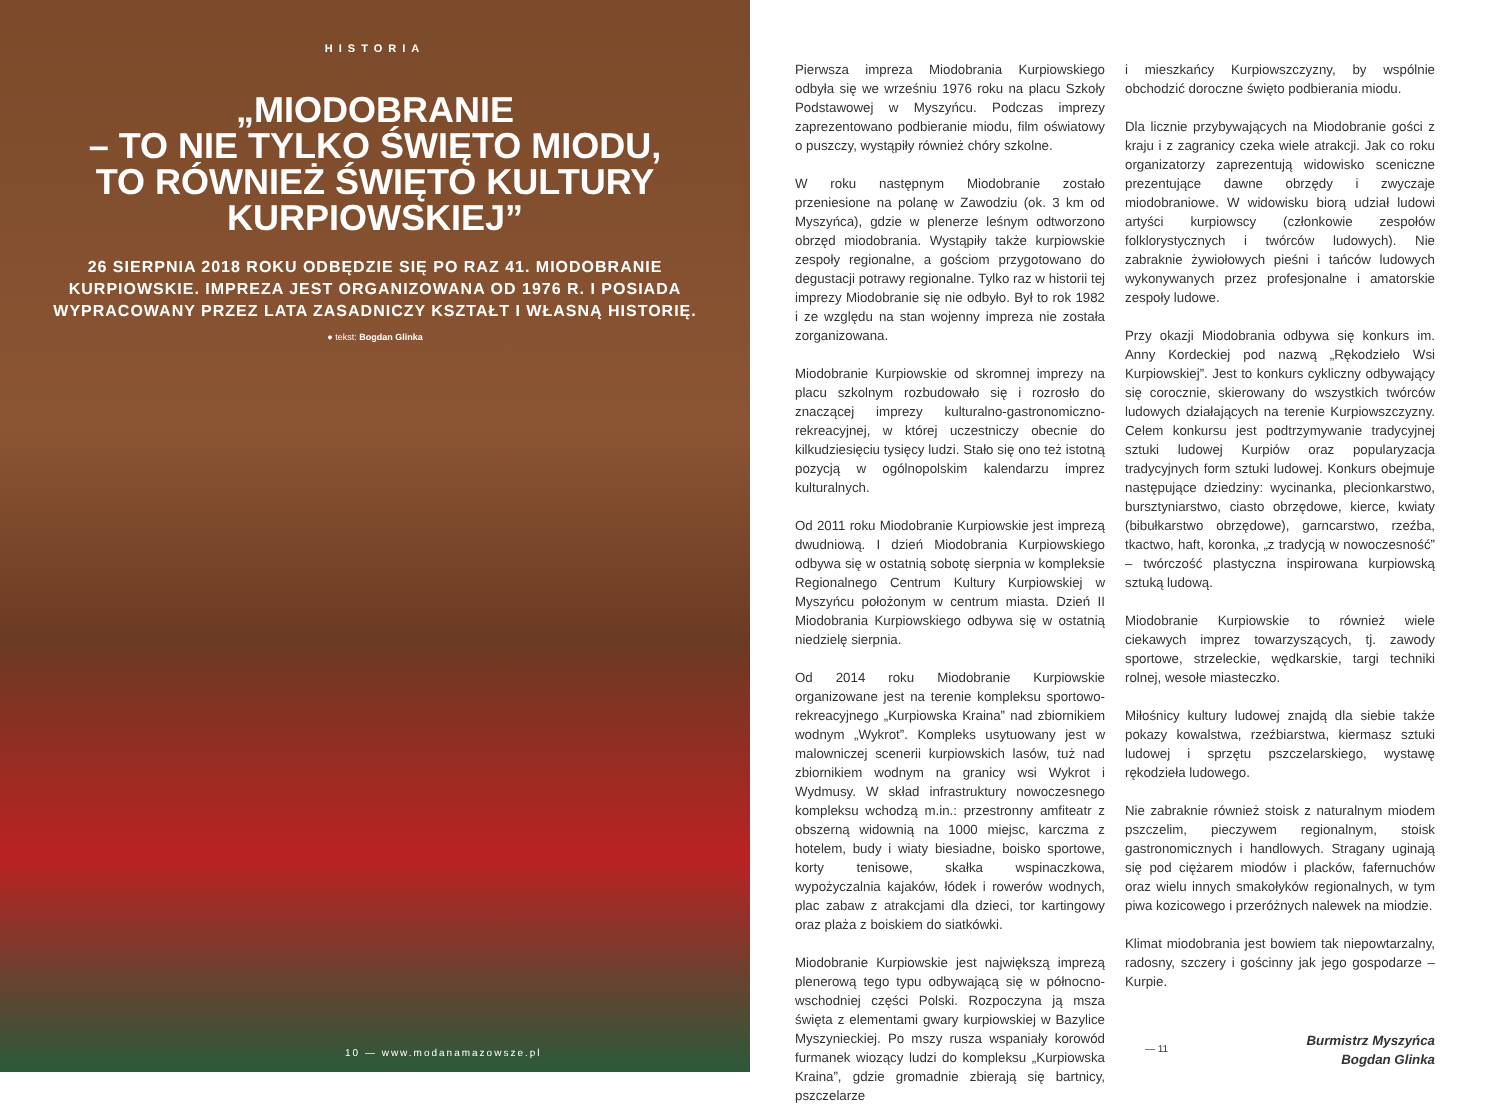HISTORIA
„MIODOBRANIE
– TO NIE TYLKO ŚWIĘTO MIODU,
TO RÓWNIEŻ ŚWIĘTO KULTURY
KURPIOWSKIEJ”
26 SIERPNIA 2018 ROKU ODBĘDZIE SIĘ PO RAZ 41. MIODOBRANIE KURPIOWSKIE. IMPREZA JEST ORGANIZOWANA OD 1976 R. I POSIADA WYPRACOWANY PRZEZ LATA ZASADNICZY KSZTAŁT I WŁASNĄ HISTORIĘ.
● tekst: Bogdan Glinka
10 — www.modanamazowsze.pl
Pierwsza impreza Miodobrania Kurpiowskiego odbyła się we wrześniu 1976 roku na placu Szkoły Podstawowej w Myszyńcu. Podczas imprezy zaprezentowano podbieranie miodu, film oświatowy o puszczy, wystąpiły również chóry szkolne.
W roku następnym Miodobranie zostało przeniesione na polanę w Zawodziu (ok. 3 km od Myszyńca), gdzie w plenerze leśnym odtworzono obrzęd miodobrania. Wystąpiły także kurpiowskie zespoły regionalne, a gościom przygotowano do degustacji potrawy regionalne. Tylko raz w historii tej imprezy Miodobranie się nie odbyło. Był to rok 1982 i ze względu na stan wojenny impreza nie została zorganizowana.
Miodobranie Kurpiowskie od skromnej imprezy na placu szkolnym rozbudowało się i rozrosło do znaczącej imprezy kulturalno-gastronomiczno-rekreacyjnej, w której uczestniczy obecnie do kilkudziesięciu tysięcy ludzi. Stało się ono też istotną pozycją w ogólnopolskim kalendarzu imprez kulturalnych.
Od 2011 roku Miodobranie Kurpiowskie jest imprezą dwudniową. I dzień Miodobrania Kurpiowskiego odbywa się w ostatnią sobotę sierpnia w kompleksie Regionalnego Centrum Kultury Kurpiowskiej w Myszyńcu położonym w centrum miasta. Dzień II Miodobrania Kurpiowskiego odbywa się w ostatnią niedzielę sierpnia.
Od 2014 roku Miodobranie Kurpiowskie organizowane jest na terenie kompleksu sportowo-rekreacyjnego „Kurpiowska Kraina” nad zbiornikiem wodnym „Wykrot”. Kompleks usytuowany jest w malowniczej scenerii kurpiowskich lasów, tuż nad zbiornikiem wodnym na granicy wsi Wykrot i Wydmusy. W skład infrastruktury nowoczesnego kompleksu wchodzą m.in.: przestronny amfiteatr z obszerną widownią na 1000 miejsc, karczma z hotelem, budy i wiaty biesiadne, boisko sportowe, korty tenisowe, skałka wspinaczkowa, wypożyczalnia kajaków, łódek i rowerów wodnych, plac zabaw z atrakcjami dla dzieci, tor kartingowy oraz plaża z boiskiem do siatkówki.
Miodobranie Kurpiowskie jest największą imprezą plenerową tego typu odbywającą się w północno-wschodniej części Polski. Rozpoczyna ją msza święta z elementami gwary kurpiowskiej w Bazylice Myszynieckiej. Po mszy rusza wspaniały korowód furmanek wiozący ludzi do kompleksu „Kurpiowska Kraina”, gdzie gromadnie zbierają się bartnicy, pszczelarze
i mieszkańcy Kurpiowszczyzny, by wspólnie obchodzić doroczne święto podbierania miodu.
Dla licznie przybywających na Miodobranie gości z kraju i z zagranicy czeka wiele atrakcji. Jak co roku organizatorzy zaprezentują widowisko sceniczne prezentujące dawne obrzędy i zwyczaje miodobraniowe. W widowisku biorą udział ludowi artyści kurpiowscy (członkowie zespołów folklorystycznych i twórców ludowych). Nie zabraknie żywiołowych pieśni i tańców ludowych wykonywanych przez profesjonalne i amatorskie zespoły ludowe.
Przy okazji Miodobrania odbywa się konkurs im. Anny Kordeckiej pod nazwą „Rękodzieło Wsi Kurpiowskiej”. Jest to konkurs cykliczny odbywający się corocznie, skierowany do wszystkich twórców ludowych działających na terenie Kurpiowszczyzny. Celem konkursu jest podtrzymywanie tradycyjnej sztuki ludowej Kurpiów oraz popularyzacja tradycyjnych form sztuki ludowej. Konkurs obejmuje następujące dziedziny: wycinanka, plecionkarstwo, bursztyniarstwo, ciasto obrzędowe, kierce, kwiaty (bibułkarstwo obrzędowe), garncarstwo, rzeźba, tkactwo, haft, koronka, „z tradycją w nowoczesność” – twórczość plastyczna inspirowana kurpiowską sztuką ludową.
Miodobranie Kurpiowskie to również wiele ciekawych imprez towarzyszących, tj. zawody sportowe, strzeleckie, wędkarskie, targi techniki rolnej, wesołe miasteczko.
Miłośnicy kultury ludowej znajdą dla siebie także pokazy kowalstwa, rzeźbiarstwa, kiermasz sztuki ludowej i sprzętu pszczelarskiego, wystawę rękodzieła ludowego.
Nie zabraknie również stoisk z naturalnym miodem pszczelim, pieczywem regionalnym, stoisk gastronomicznych i handlowych. Stragany uginają się pod ciężarem miodów i placków, fafernuchów oraz wielu innych smakołyków regionalnych, w tym piwa kozicowego i przeróżnych nalewek na miodzie.
Klimat miodobrania jest bowiem tak niepowtarzalny, radosny, szczery i gościnny jak jego gospodarze – Kurpie.
Burmistrz Myszyńca
Bogdan Glinka
— 11